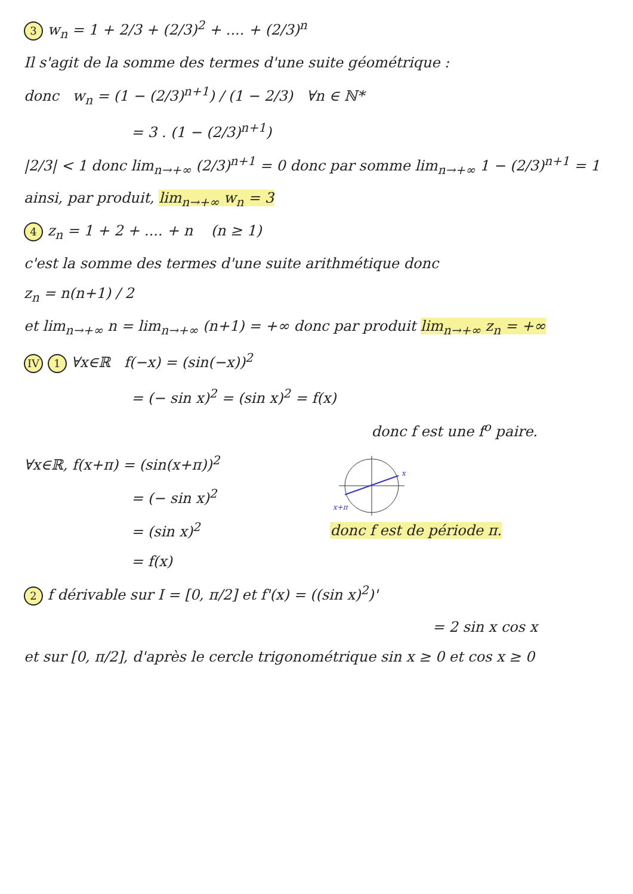3 w<sub>n</sub> = 1 + 2/3 + (2/3)<sup>2</sup> + .... + (2/3)<sup>n</sup>
Il s'agit de la somme des termes d'une suite géométrique :
donc w<sub>n</sub> = (1 − (2/3)<sup>n+1</sup>) / (1 − 2/3) ∀n ∈ ℕ*
= 3 . (1 − (2/3)<sup>n+1</sup>)
|2/3| < 1 donc lim<sub>n→+∞</sub> (2/3)<sup>n+1</sup> = 0 donc par somme lim<sub>n→+∞</sub> 1 − (2/3)<sup>n+1</sup> = 1
ainsi, par produit, lim<sub>n→+∞</sub> w<sub>n</sub> = 3
4 z<sub>n</sub> = 1 + 2 + .... + n (n ≥ 1)
c'est la somme des termes d'une suite arithmétique donc
z<sub>n</sub> = n(n+1) / 2
et lim<sub>n→+∞</sub> n = lim<sub>n→+∞</sub> (n+1) = +∞ donc par produit lim<sub>n→+∞</sub> z<sub>n</sub> = +∞
IV 1 ∀x∈ℝ f(−x) = (sin(−x))<sup>2</sup>
= (− sin x)<sup>2</sup> = (sin x)<sup>2</sup> = f(x)
donc f est une f<sup>o</sup> paire.
∀x∈ℝ, f(x+π) = (sin(x+π))<sup>2</sup>
= (− sin x)<sup>2</sup>
= (sin x)<sup>2</sup>
= f(x)
x
x+π
donc f est de période π.
2 f dérivable sur I = [0, π/2] et f'(x) = ((sin x)<sup>2</sup>)'
= 2 sin x cos x
et sur [0, π/2], d'après le cercle trigonométrique sin x ≥ 0 et cos x ≥ 0